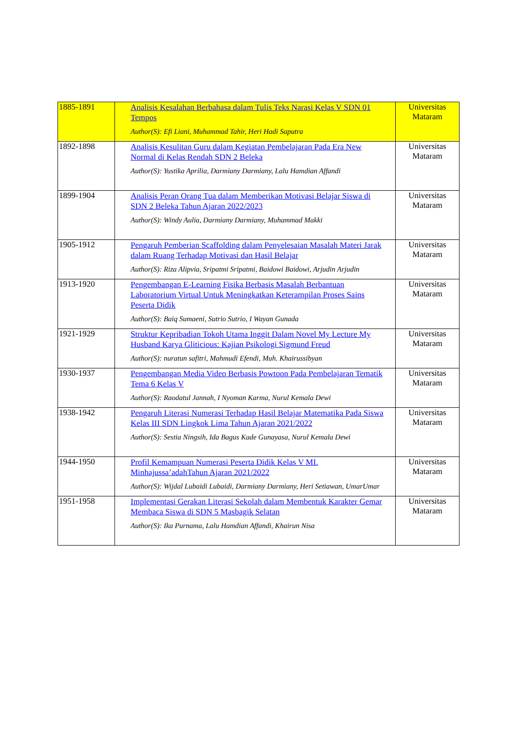| 1885-1891 | Analisis Kesalahan Berbahasa dalam Tulis Teks Narasi Kelas V SDN 01 Tempos Author(S): Efi Liani, Muhammad Tahir, Heri Hadi Saputra | Universitas Mataram |
| 1892-1898 | Analisis Kesulitan Guru dalam Kegiatan Pembelajaran Pada Era New Normal di Kelas Rendah SDN 2 Beleka Author(S): Yustika Aprilia, Darmiany Darmiany, Lalu Hamdian Affandi | Universitas Mataram |
| 1899-1904 | Analisis Peran Orang Tua dalam Memberikan Motivasi Belajar Siswa di SDN 2 Beleka Tahun Ajaran 2022/2023 Author(S): Windy Aulia, Darmiany Darmiany, Muhammad Makki | Universitas Mataram |
| 1905-1912 | Pengaruh Pemberian Scaffolding dalam Penyelesaian Masalah Materi Jarak dalam Ruang Terhadap Motivasi dan Hasil Belajar Author(S): Riza Alipvia, Sripatmi Sripatmi, Baidowi Baidowi, Arjudin Arjudin | Universitas Mataram |
| 1913-1920 | Pengembangan E-Learning Fisika Berbasis Masalah Berbantuan Laboratorium Virtual Untuk Meningkatkan Keterampilan Proses Sains Peserta Didik Author(S): Baiq Sumaeni, Sutrio Sutrio, I Wayan Gunada | Universitas Mataram |
| 1921-1929 | Struktur Kepribadian Tokoh Utama Inggit Dalam Novel My Lecture My Husband Karya Gliticious: Kajian Psikologi Sigmund Freud Author(S): nuratun safitri, Mahmudi Efendi, Muh. Khairussibyan | Universitas Mataram |
| 1930-1937 | Pengembangan Media Video Berbasis Powtoon Pada Pembelajaran Tematik Tema 6 Kelas V Author(S): Raodatul Jannah, I Nyoman Karma, Nurul Kemala Dewi | Universitas Mataram |
| 1938-1942 | Pengaruh Literasi Numerasi Terhadap Hasil Belajar Matematika Pada Siswa Kelas III SDN Lingkok Lima Tahun Ajaran 2021/2022 Author(S): Sestia Ningsih, Ida Bagus Kade Gunayasa, Nurul Kemala Dewi | Universitas Mataram |
| 1944-1950 | Profil Kemampuan Numerasi Peserta Didik Kelas V MI. Minhajussa’adahTahun Ajaran 2021/2022 Author(S): Wijdal Lubaidi Lubaidi, Darmiany Darmiany, Heri Setiawan, UmarUmar | Universitas Mataram |
| 1951-1958 | Implementasi Gerakan Literasi Sekolah dalam Membentuk Karakter Gemar Membaca Siswa di SDN 5 Masbagik Selatan Author(S): Ika Purnama, Lalu Hamdian Affandi, Khairun Nisa | Universitas Mataram |